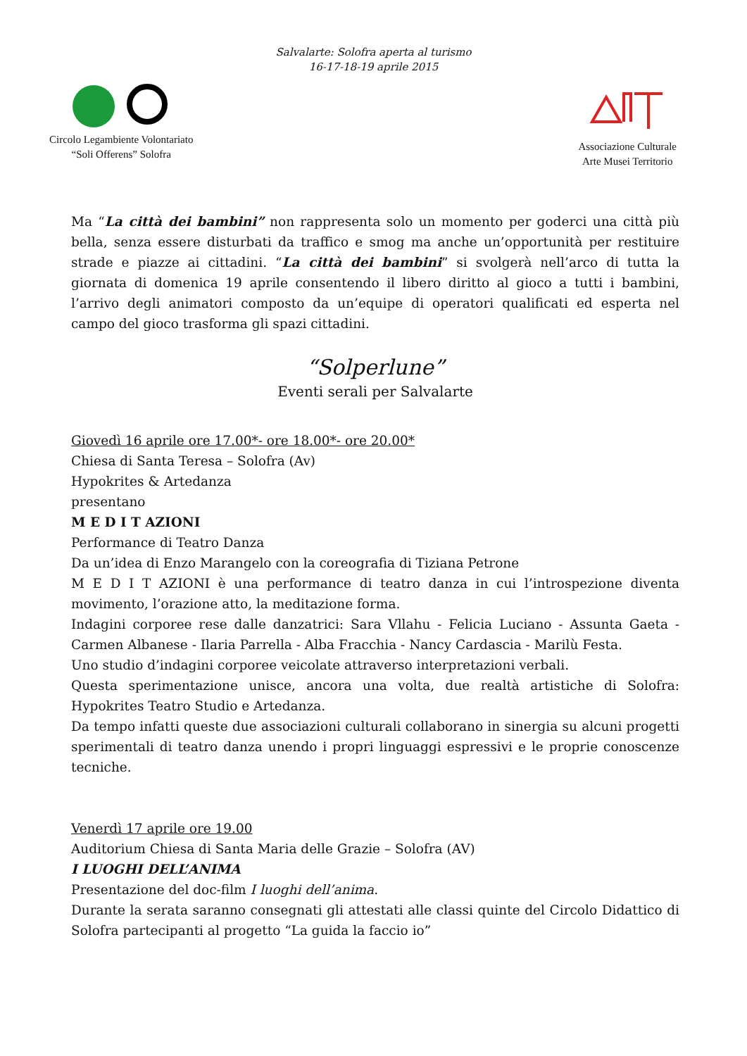Salvalarte: Solofra aperta al turismo
16-17-18-19 aprile 2015
Circolo Legambiente Volontariato
“Soli Offerens” Solofra
Associazione Culturale
Arte Musei Territorio
Ma “La città dei bambini” non rappresenta solo un momento per goderci una città più bella, senza essere disturbati da traffico e smog ma anche un’opportunità per restituire strade e piazze ai cittadini. “La città dei bambini” si svolgerà nell’arco di tutta la giornata di domenica 19 aprile consentendo il libero diritto al gioco a tutti i bambini, l’arrivo degli animatori composto da un’equipe di operatori qualificati ed esperta nel campo del gioco trasforma gli spazi cittadini.
“Solperlune”
Eventi serali per Salvalarte
Giovedì 16 aprile ore 17.00*- ore 18.00*- ore 20.00*
Chiesa di Santa Teresa – Solofra (Av)
Hypokrites & Artedanza
presentano
M E D I T AZIONI
Performance di Teatro Danza
Da un’idea di Enzo Marangelo con la coreografia di Tiziana Petrone
M E D I T AZIONI è una performance di teatro danza in cui l’introspezione diventa movimento, l’orazione atto, la meditazione forma.
Indagini corporee rese dalle danzatrici: Sara Vllahu - Felicia Luciano - Assunta Gaeta - Carmen Albanese - Ilaria Parrella - Alba Fracchia - Nancy Cardascia - Marilù Festa.
Uno studio d’indagini corporee veicolate attraverso interpretazioni verbali.
Questa sperimentazione unisce, ancora una volta, due realtà artistiche di Solofra: Hypokrites Teatro Studio e Artedanza.
Da tempo infatti queste due associazioni culturali collaborano in sinergia su alcuni progetti sperimentali di teatro danza unendo i propri linguaggi espressivi e le proprie conoscenze tecniche.
Venerdì 17 aprile ore 19.00
Auditorium Chiesa di Santa Maria delle Grazie – Solofra (AV)
I LUOGHI DELL’ANIMA
Presentazione del doc-film I luoghi dell’anima.
Durante la serata saranno consegnati gli attestati alle classi quinte del Circolo Didattico di Solofra partecipanti al progetto “La guida la faccio io”